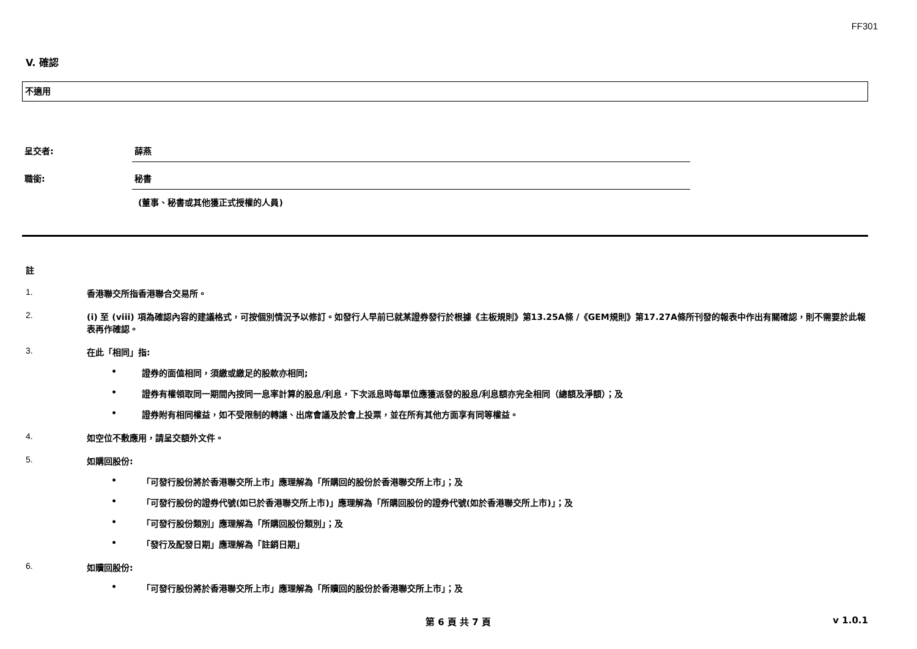FF301
V. 確認
不適用
呈交者: 薛燕
職銜: 秘書
(董事、秘書或其他獲正式授權的人員)
註
1. 香港聯交所指香港聯合交易所。
2. (i) 至 (viii) 項為確認內容的建議格式，可按個別情況予以修訂。如發行人早前已就某證券發行於根據《主板規則》第13.25A條 /《GEM規則》第17.27A條所刊發的報表中作出有關確認，則不需要於此報表再作確認。
3. 在此「相同」指:
• 證券的面值相同，須繳或繳足的股款亦相同;
• 證券有權領取同一期間內按同一息率計算的股息/利息，下次派息時每單位應獲派發的股息/利息額亦完全相同（總額及淨額）；及
• 證券附有相同權益，如不受限制的轉讓、出席會議及於會上投票，並在所有其他方面享有同等權益。
4. 如空位不敷應用，請呈交額外文件。
5. 如購回股份:
• 「可發行股份將於香港聯交所上市」應理解為「所購回的股份於香港聯交所上市」；及
• 「可發行股份的證券代號(如已於香港聯交所上市)」應理解為「所購回股份的證券代號(如於香港聯交所上市)」；及
• 「可發行股份類別」應理解為「所購回股份類別」；及
• 「發行及配發日期」應理解為「註銷日期」
6. 如贖回股份:
• 「可發行股份將於香港聯交所上市」應理解為「所贖回的股份於香港聯交所上市」；及
第 6 頁 共 7 頁 v 1.0.1